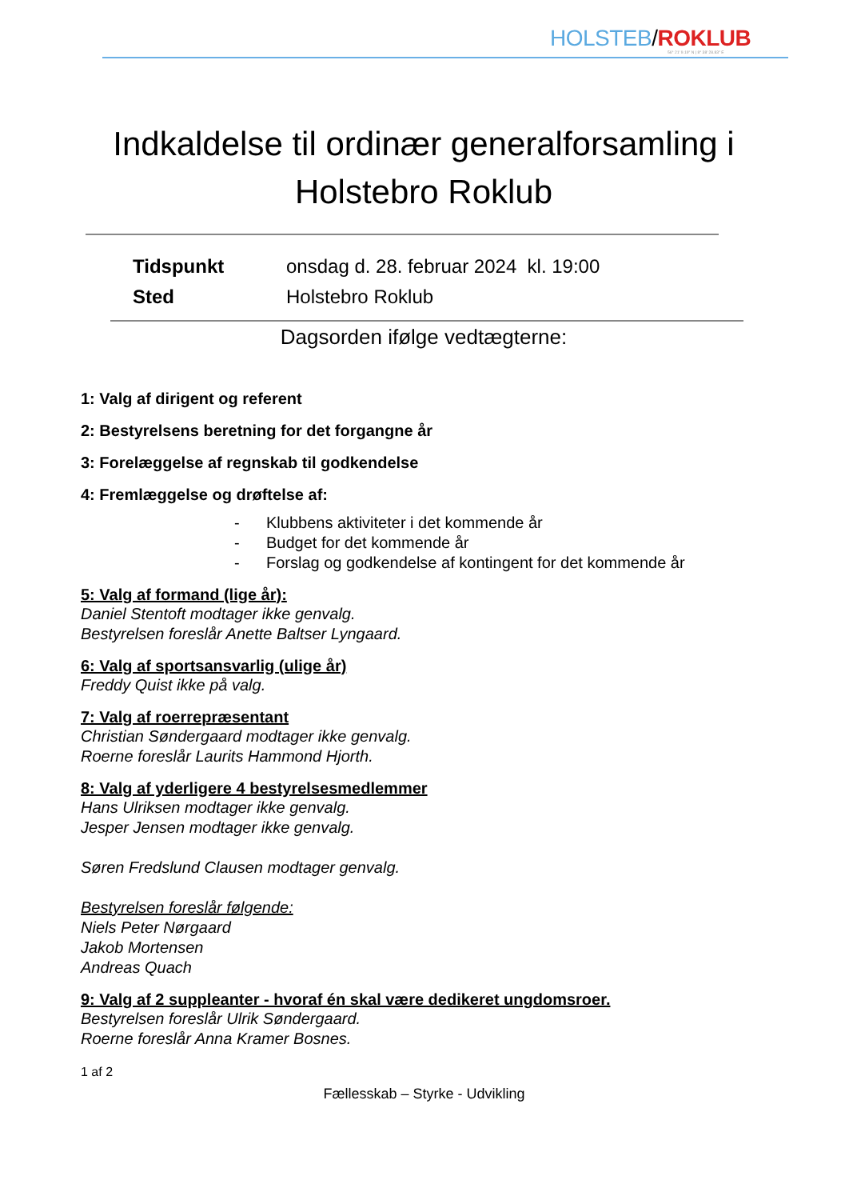HOLSTEB/ROKLUB
56° 21' 9.19" N | 8° 38' 28.83" E
Indkaldelse til ordinær generalforsamling i Holstebro Roklub
Tidspunkt onsdag d. 28. februar 2024 kl. 19:00
Sted Holstebro Roklub
Dagsorden ifølge vedtægterne:
1: Valg af dirigent og referent
2: Bestyrelsens beretning for det forgangne år
3: Forelæggelse af regnskab til godkendelse
4: Fremlæggelse og drøftelse af:
- Klubbens aktiviteter i det kommende år
- Budget for det kommende år
- Forslag og godkendelse af kontingent for det kommende år
5: Valg af formand (lige år):
Daniel Stentoft modtager ikke genvalg.
Bestyrelsen foreslår Anette Baltser Lyngaard.
6: Valg af sportsansvarlig (ulige år)
Freddy Quist ikke på valg.
7: Valg af roerrepræsentant
Christian Søndergaard modtager ikke genvalg.
Roerne foreslår Laurits Hammond Hjorth.
8: Valg af yderligere 4 bestyrelsesmedlemmer
Hans Ulriksen modtager ikke genvalg.
Jesper Jensen modtager ikke genvalg.
Søren Fredslund Clausen modtager genvalg.
Bestyrelsen foreslår følgende:
Niels Peter Nørgaard
Jakob Mortensen
Andreas Quach
9: Valg af 2 suppleanter - hvoraf én skal være dedikeret ungdomsroer.
Bestyrelsen foreslår Ulrik Søndergaard.
Roerne foreslår Anna Kramer Bosnes.
1 af 2
Fællesskab – Styrke - Udvikling